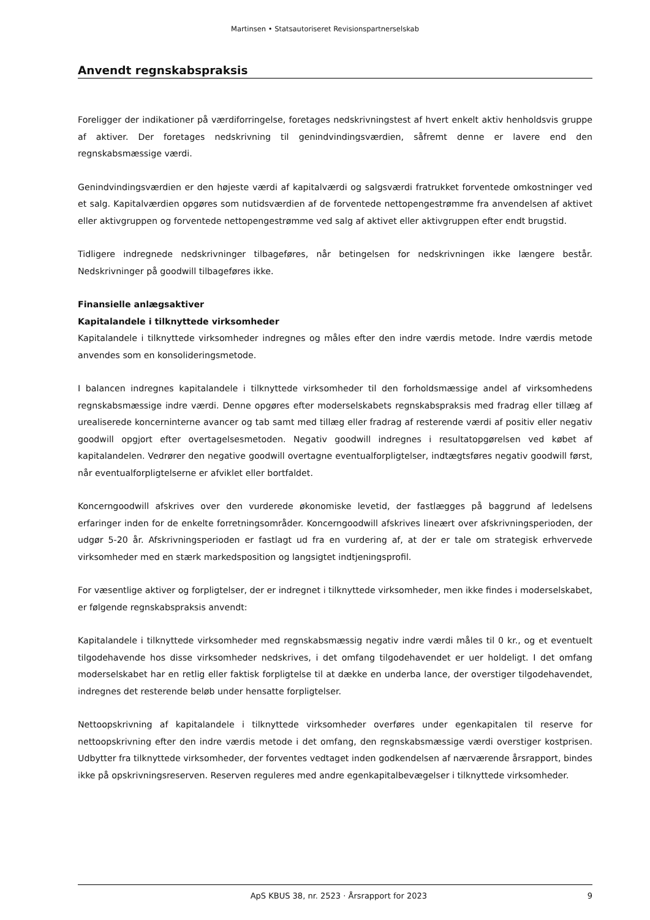Martinsen • Statsautoriseret Revisionspartnerselskab
Anvendt regnskabspraksis
Foreligger der indikationer på værdiforringelse, foretages nedskrivningstest af hvert enkelt aktiv henholdsvis gruppe af aktiver. Der foretages nedskrivning til genindvindingsværdien, såfremt denne er lavere end den regnskabsmæssige værdi.
Genindvindingsværdien er den højeste værdi af kapitalværdi og salgsværdi fratrukket forventede omkostninger ved et salg. Kapitalværdien opgøres som nutidsværdien af de forventede nettopengestrømme fra anvendelsen af aktivet eller aktivgruppen og forventede nettopengestrømme ved salg af aktivet eller aktivgruppen efter endt brugstid.
Tidligere indregnede nedskrivninger tilbageføres, når betingelsen for nedskrivningen ikke længere består. Nedskrivninger på goodwill tilbageføres ikke.
Finansielle anlægsaktiver
Kapitalandele i tilknyttede virksomheder
Kapitalandele i tilknyttede virksomheder indregnes og måles efter den indre værdis metode. Indre værdis metode anvendes som en konsolideringsmetode.
I balancen indregnes kapitalandele i tilknyttede virksomheder til den forholdsmæssige andel af virksomhedens regnskabsmæssige indre værdi. Denne opgøres efter moderselskabets regnskabspraksis med fradrag eller tillæg af urealiserede koncerninterne avancer og tab samt med tillæg eller fradrag af resterende værdi af positiv eller negativ goodwill opgjort efter overtagelsesmetoden. Negativ goodwill indregnes i resultatopgørelsen ved købet af kapitalandelen. Vedrører den negative goodwill overtagne eventualforpligtelser, indtægtsføres negativ goodwill først, når eventualforpligtelserne er afviklet eller bortfaldet.
Koncerngoodwill afskrives over den vurderede økonomiske levetid, der fastlægges på baggrund af ledelsens erfaringer inden for de enkelte forretningsområder. Koncerngoodwill afskrives lineært over afskrivningsperioden, der udgør 5-20 år. Afskrivningsperioden er fastlagt ud fra en vurdering af, at der er tale om strategisk erhvervede virksomheder med en stærk markedsposition og langsigtet indtjeningsprofil.
For væsentlige aktiver og forpligtelser, der er indregnet i tilknyttede virksomheder, men ikke findes i moderselskabet, er følgende regnskabspraksis anvendt:
Kapitalandele i tilknyttede virksomheder med regnskabsmæssig negativ indre værdi måles til 0 kr., og et eventuelt tilgodehavende hos disse virksomheder nedskrives, i det omfang tilgodehavendet er uer holdeligt. I det omfang moderselskabet har en retlig eller faktisk forpligtelse til at dække en underba lance, der overstiger tilgodehavendet, indregnes det resterende beløb under hensatte forpligtelser.
Nettoopskrivning af kapitalandele i tilknyttede virksomheder overføres under egenkapitalen til reserve for nettoopskrivning efter den indre værdis metode i det omfang, den regnskabsmæssige værdi overstiger kostprisen. Udbytter fra tilknyttede virksomheder, der forventes vedtaget inden godkendelsen af nærværende årsrapport, bindes ikke på opskrivningsreserven. Reserven reguleres med andre egenkapitalbevægelser i tilknyttede virksomheder.
ApS KBUS 38, nr. 2523 · Årsrapport for 2023 9